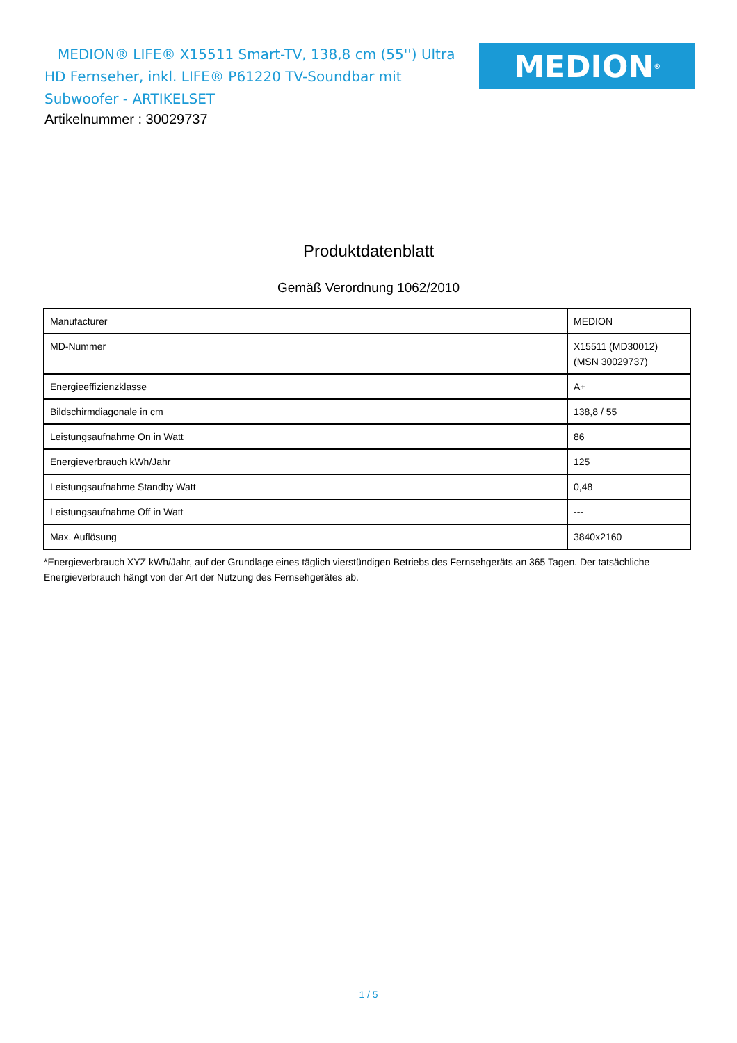MEDION® LIFE® X15511 Smart-TV, 138,8 cm (55'') Ultra HD Fernseher, inkl. LIFE® P61220 TV-Soundbar mit Subwoofer - ARTIKELSET
MEDION<sup>®</sup>
Artikelnummer : 30029737
Produktdatenblatt
Gemäß Verordnung 1062/2010
| Manufacturer | MEDION |
| MD-Nummer | X15511 (MD30012) (MSN 30029737) |
| Energieeffizienzklasse | A+ |
| Bildschirmdiagonale in cm | 138,8 / 55 |
| Leistungsaufnahme On in Watt | 86 |
| Energieverbrauch kWh/Jahr | 125 |
| Leistungsaufnahme Standby Watt | 0,48 |
| Leistungsaufnahme Off in Watt | --- |
| Max. Auflösung | 3840x2160 |
*Energieverbrauch XYZ kWh/Jahr, auf der Grundlage eines täglich vierstündigen Betriebs des Fernsehgeräts an 365 Tagen. Der tatsächliche Energieverbrauch hängt von der Art der Nutzung des Fernsehgerätes ab.
1 / 5